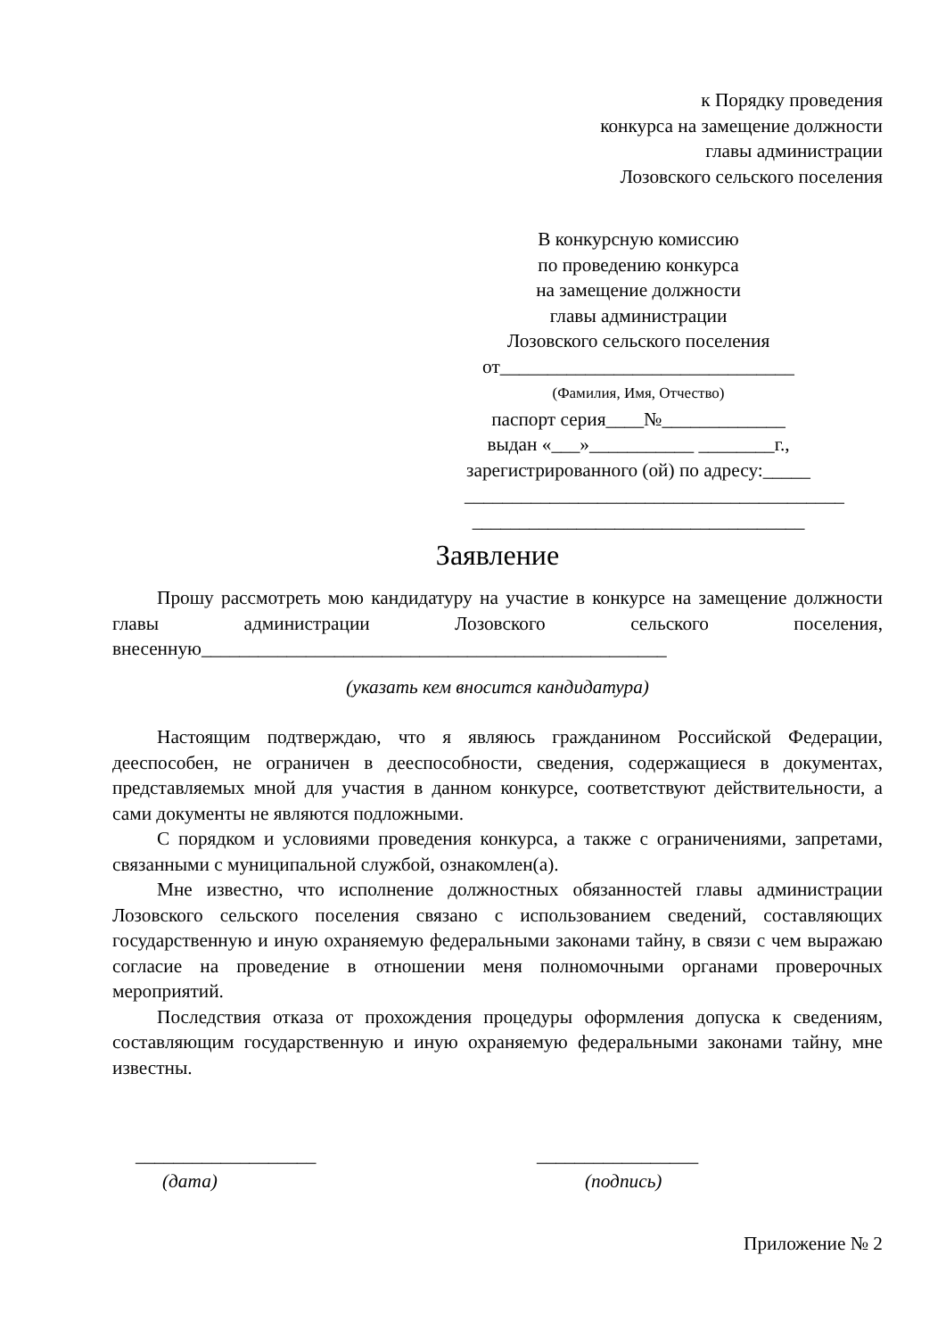к Порядку проведения
конкурса на замещение должности
главы администрации
Лозовского сельского поселения
В конкурсную комиссию
по проведению конкурса
на замещение должности
главы администрации
Лозовского сельского поселения
от_______________________________
(Фамилия, Имя, Отчество)
паспорт серия____№_____________
выдан «___»___________ ________г.,
зарегистрированного (ой) по адресу:_____
________________________________________
___________________________________
Заявление
Прошу рассмотреть мою кандидатуру на участие в конкурсе на замещение должности главы администрации Лозовского сельского поселения, внесенную_________________________________________________
(указать кем вносится кандидатура)
Настоящим подтверждаю, что я являюсь гражданином Российской Федерации, дееспособен, не ограничен в дееспособности, сведения, содержащиеся в документах, представляемых мной для участия в данном конкурсе, соответствуют действительности, а сами документы не являются подложными.
С порядком и условиями проведения конкурса, а также с ограничениями, запретами, связанными с муниципальной службой, ознакомлен(а).
Мне известно, что исполнение должностных обязанностей главы администрации Лозовского сельского поселения связано с использованием сведений, составляющих государственную и иную охраняемую федеральными законами тайну, в связи с чем выражаю согласие на проведение в отношении меня полномочными органами проверочных мероприятий.
Последствия отказа от прохождения процедуры оформления допуска к сведениям, составляющим государственную и иную охраняемую федеральными законами тайну, мне известны.
___________________
(дата)
_________________
(подпись)
Приложение № 2